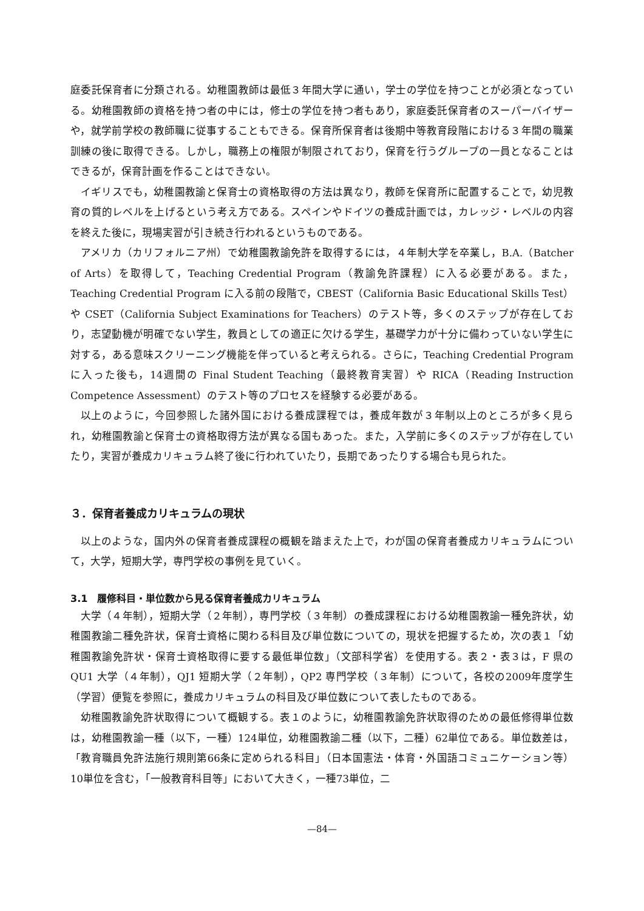庭委託保育者に分類される。幼稚園教師は最低３年間大学に通い，学士の学位を持つことが必須となっている。幼稚園教師の資格を持つ者の中には，修士の学位を持つ者もあり，家庭委託保育者のスーパーバイザーや，就学前学校の教師職に従事することもできる。保育所保育者は後期中等教育段階における３年間の職業訓練の後に取得できる。しかし，職務上の権限が制限されており，保育を行うグループの一員となることはできるが，保育計画を作ることはできない。
イギリスでも，幼稚園教諭と保育士の資格取得の方法は異なり，教師を保育所に配置することで，幼児教育の質的レベルを上げるという考え方である。スペインやドイツの養成計画では，カレッジ・レベルの内容を終えた後に，現場実習が引き続き行われるというものである。
アメリカ（カリフォルニア州）で幼稚園教諭免許を取得するには，４年制大学を卒業し，B.A.（Batcher of Arts）を取得して，Teaching Credential Program（教諭免許課程）に入る必要がある。また，Teaching Credential Program に入る前の段階で，CBEST（California Basic Educational Skills Test）や CSET（California Subject Examinations for Teachers）のテスト等，多くのステップが存在しており，志望動機が明確でない学生，教員としての適正に欠ける学生，基礎学力が十分に備わっていない学生に対する，ある意味スクリーニング機能を伴っていると考えられる。さらに，Teaching Credential Program に入った後も，14週間の Final Student Teaching（最終教育実習）や RICA（Reading Instruction Competence Assessment）のテスト等のプロセスを経験する必要がある。
以上のように，今回参照した諸外国における養成課程では，養成年数が３年制以上のところが多く見られ，幼稚園教諭と保育士の資格取得方法が異なる国もあった。また，入学前に多くのステップが存在していたり，実習が養成カリキュラム終了後に行われていたり，長期であったりする場合も見られた。
３．保育者養成カリキュラムの現状
以上のような，国内外の保育者養成課程の概観を踏まえた上で，わが国の保育者養成カリキュラムについて，大学，短期大学，専門学校の事例を見ていく。
3.1　履修科目・単位数から見る保育者養成カリキュラム
大学（４年制），短期大学（２年制），専門学校（３年制）の養成課程における幼稚園教諭一種免許状，幼稚園教諭二種免許状，保育士資格に関わる科目及び単位数についての，現状を把握するため，次の表１「幼稚園教諭免許状・保育士資格取得に要する最低単位数」（文部科学省）を使用する。表２・表３は，F 県の QU1 大学（４年制），QJ1 短期大学（２年制），QP2 専門学校（３年制）について，各校の2009年度学生（学習）便覧を参照に，養成カリキュラムの科目及び単位数について表したものである。
幼稚園教諭免許状取得について概観する。表１のように，幼稚園教諭免許状取得のための最低修得単位数は，幼稚園教諭一種（以下，一種）124単位，幼稚園教諭二種（以下，二種）62単位である。単位数差は，「教育職員免許法施行規則第66条に定められる科目」（日本国憲法・体育・外国語コミュニケーション等）10単位を含む，「一般教育科目等」において大きく，一種73単位，二
—84—